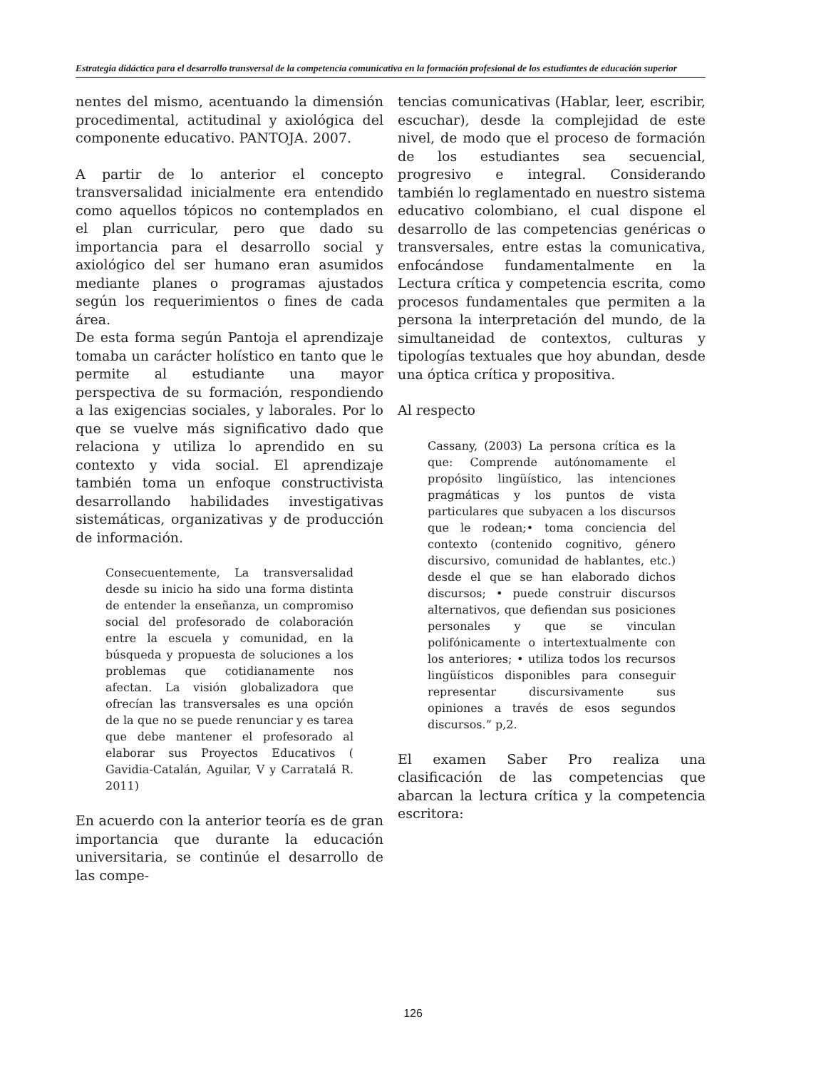Estrategia didáctica para el desarrollo transversal de la competencia comunicativa en la formación profesional de los estudiantes de educación superior
nentes del mismo, acentuando la dimensión procedimental, actitudinal y axiológica del componente educativo. PANTOJA. 2007.
A partir de lo anterior el concepto transversalidad inicialmente era entendido como aquellos tópicos no contemplados en el plan curricular, pero que dado su importancia para el desarrollo social y axiológico del ser humano eran asumidos mediante planes o programas ajustados según los requerimientos o fines de cada área.
De esta forma según Pantoja el aprendizaje tomaba un carácter holístico en tanto que le permite al estudiante una mayor perspectiva de su formación, respondiendo a las exigencias sociales, y laborales. Por lo que se vuelve más significativo dado que relaciona y utiliza lo aprendido en su contexto y vida social. El aprendizaje también toma un enfoque constructivista desarrollando habilidades investigativas sistemáticas, organizativas y de producción de información.
Consecuentemente, La transversalidad desde su inicio ha sido una forma distinta de entender la enseñanza, un compromiso social del profesorado de colaboración entre la escuela y comunidad, en la búsqueda y propuesta de soluciones a los problemas que cotidianamente nos afectan. La visión globalizadora que ofrecían las transversales es una opción de la que no se puede renunciar y es tarea que debe mantener el profesorado al elaborar sus Proyectos Educativos ( Gavidia-Catalán, Aguilar, V y Carratalá R. 2011)
En acuerdo con la anterior teoría es de gran importancia que durante la educación universitaria, se continúe el desarrollo de las compe-
tencias comunicativas (Hablar, leer, escribir, escuchar), desde la complejidad de este nivel, de modo que el proceso de formación de los estudiantes sea secuencial, progresivo e integral. Considerando también lo reglamentado en nuestro sistema educativo colombiano, el cual dispone el desarrollo de las competencias genéricas o transversales, entre estas la comunicativa, enfocándose fundamentalmente en la Lectura crítica y competencia escrita, como procesos fundamentales que permiten a la persona la interpretación del mundo, de la simultaneidad de contextos, culturas y tipologías textuales que hoy abundan, desde una óptica crítica y propositiva.
Al respecto
Cassany, (2003) La persona crítica es la que: Comprende autónomamente el propósito lingüístico, las intenciones pragmáticas y los puntos de vista particulares que subyacen a los discursos que le rodean;• toma conciencia del contexto (contenido cognitivo, género discursivo, comunidad de hablantes, etc.) desde el que se han elaborado dichos discursos; • puede construir discursos alternativos, que defiendan sus posiciones personales y que se vinculan polifónicamente o intertextualmente con los anteriores; • utiliza todos los recursos lingüísticos disponibles para conseguir representar discursivamente sus opiniones a través de esos segundos discursos.” p,2.
El examen Saber Pro realiza una clasificación de las competencias que abarcan la lectura crítica y la competencia escritora:
126